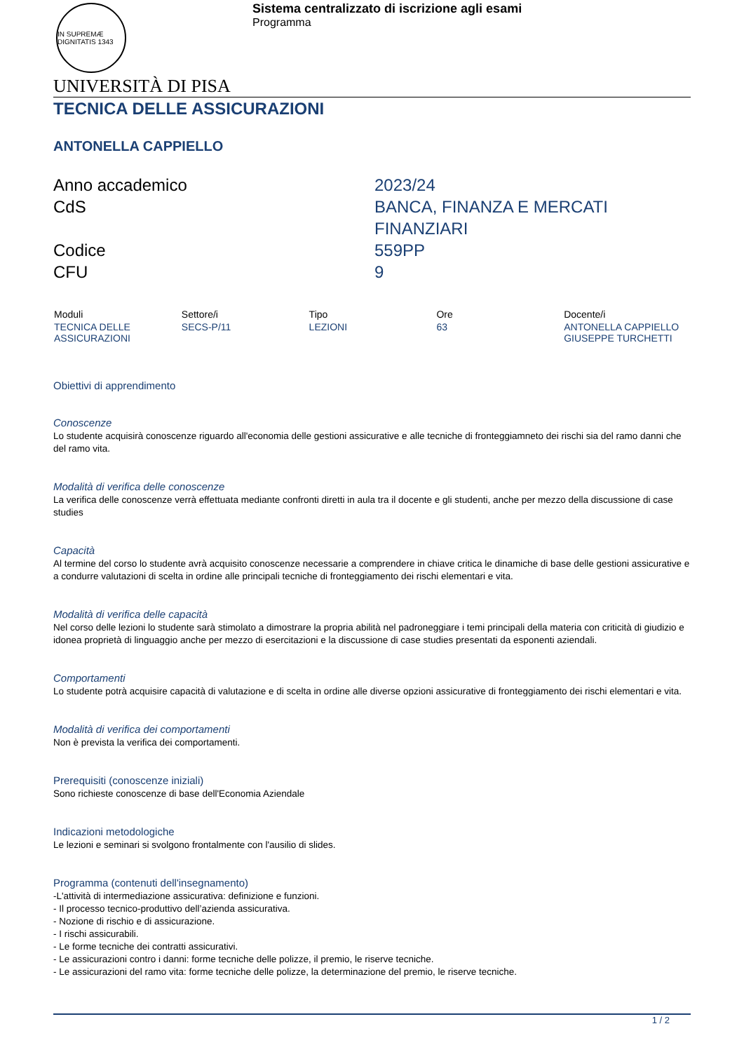IN SUPREMÆ DIGNITATIS 1343
Sistema centralizzato di iscrizione agli esami
Programma
UNIVERSITÀ DI PISA
TECNICA DELLE ASSICURAZIONI
ANTONELLA CAPPIELLO
Anno accademico
2023/24
CdS
BANCA, FINANZA E MERCATI FINANZIARI
Codice
559PP
CFU
9
| Moduli | Settore/i | Tipo | Ore | Docente/i |
| --- | --- | --- | --- | --- |
| TECNICA DELLE ASSICURAZIONI | SECS-P/11 | LEZIONI | 63 | ANTONELLA CAPPIELLO GIUSEPPE TURCHETTI |
Obiettivi di apprendimento
Conoscenze
Lo studente acquisirà conoscenze riguardo all'economia delle gestioni assicurative e alle tecniche di fronteggiamneto dei rischi sia del ramo danni che del ramo vita.
Modalità di verifica delle conoscenze
La verifica delle conoscenze verrà effettuata mediante confronti diretti in aula tra il docente e gli studenti, anche per mezzo della discussione di case studies
Capacità
Al termine del corso lo studente avrà acquisito conoscenze necessarie a comprendere in chiave critica le dinamiche di base delle gestioni assicurative e a condurre valutazioni di scelta in ordine alle principali tecniche di fronteggiamento dei rischi elementari e vita.
Modalità di verifica delle capacità
Nel corso delle lezioni lo studente sarà stimolato a dimostrare la propria abilità nel padroneggiare i temi principali della materia con criticità di giudizio e idonea proprietà di linguaggio anche per mezzo di esercitazioni e la discussione di case studies presentati da esponenti aziendali.
Comportamenti
Lo studente potrà acquisire capacità di valutazione e di scelta in ordine alle diverse opzioni assicurative di fronteggiamento dei rischi elementari e vita.
Modalità di verifica dei comportamenti
Non è prevista la verifica dei comportamenti.
Prerequisiti (conoscenze iniziali)
Sono richieste conoscenze di base dell'Economia Aziendale
Indicazioni metodologiche
Le lezioni e seminari si svolgono frontalmente con l'ausilio di slides.
Programma (contenuti dell'insegnamento)
-L'attività di intermediazione assicurativa: definizione e funzioni.
- Il processo tecnico-produttivo dell’azienda assicurativa.
- Nozione di rischio e di assicurazione.
- I rischi assicurabili.
- Le forme tecniche dei contratti assicurativi.
- Le assicurazioni contro i danni: forme tecniche delle polizze, il premio, le riserve tecniche.
- Le assicurazioni del ramo vita: forme tecniche delle polizze, la determinazione del premio, le riserve tecniche.
1 / 2